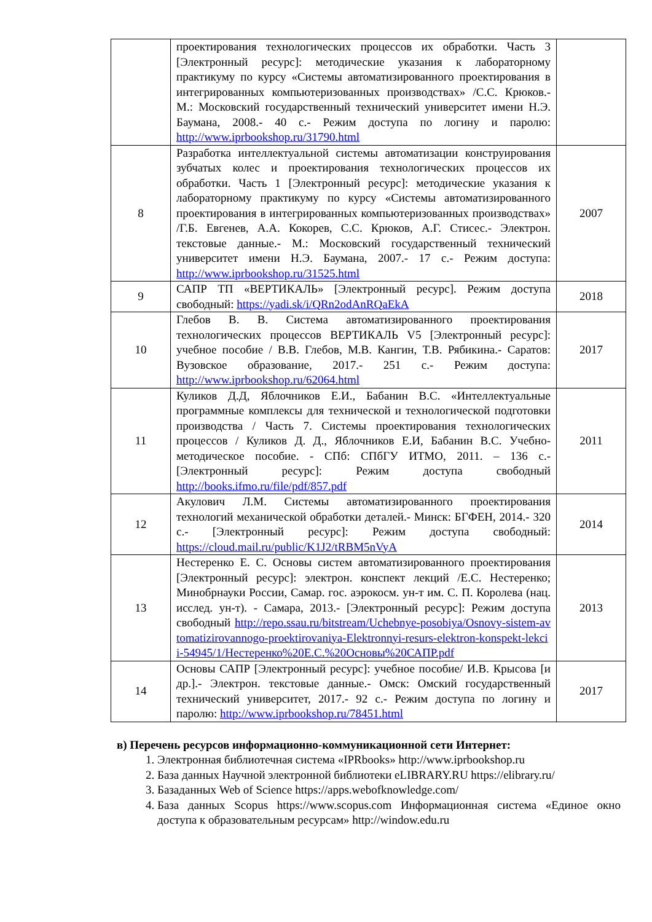| | проектирования технологических процессов их обработки. Часть 3 [Электронный ресурс]: методические указания к лабораторному практикуму по курсу «Системы автоматизированного проектирования в интегрированных компьютеризованных производствах» /С.С. Крюков.- М.: Московский государственный технический университет имени Н.Э. Баумана, 2008.- 40 с.- Режим доступа по логину и паролю: http://www.iprbookshop.ru/31790.html | |
| 8 | Разработка интеллектуальной системы автоматизации конструирования зубчатых колес и проектирования технологических процессов их обработки. Часть 1 [Электронный ресурс]: методические указания к лабораторному практикуму по курсу «Системы автоматизированного проектирования в интегрированных компьютеризованных производствах» /Г.Б. Евгенев, А.А. Кокорев, С.С. Крюков, А.Г. Стисес.- Электрон. текстовые данные.- М.: Московский государственный технический университет имени Н.Э. Баумана, 2007.- 17 с.- Режим доступа: http://www.iprbookshop.ru/31525.html | 2007 |
| 9 | САПР ТП «ВЕРТИКАЛЬ» [Электронный ресурс]. Режим доступа свободный: https://yadi.sk/i/QRn2odAnRQaEkA | 2018 |
| 10 | Глебов В. В. Система автоматизированного проектирования технологических процессов ВЕРТИКАЛЬ V5 [Электронный ресурс]: учебное пособие / В.В. Глебов, М.В. Кангин, Т.В. Рябикина.- Саратов: Вузовское образование, 2017.- 251 с.- Режим доступа: http://www.iprbookshop.ru/62064.html | 2017 |
| 11 | Куликов Д.Д, Яблочников Е.И., Бабанин В.С. «Интеллектуальные программные комплексы для технической и технологической подготовки производства / Часть 7. Системы проектирования технологических процессов / Куликов Д. Д., Яблочников Е.И, Бабанин В.С. Учебно-методическое пособие. - СПб: СПбГУ ИТМО, 2011. – 136 с.- [Электронный ресурс]: Режим доступа свободный http://books.ifmo.ru/file/pdf/857.pdf | 2011 |
| 12 | Акулович Л.М. Системы автоматизированного проектирования технологий механической обработки деталей.- Минск: БГФЕН, 2014.- 320 с.- [Электронный ресурс]: Режим доступа свободный: https://cloud.mail.ru/public/K1J2/tRBM5nVyA | 2014 |
| 13 | Нестеренко Е. С. Основы систем автоматизированного проектирования [Электронный ресурс]: электрон. конспект лекций /Е.С. Нестеренко; Минобрнауки России, Самар. гос. аэрокосм. ун-т им. С. П. Королева (нац. исслед. ун-т). - Самара, 2013.- [Электронный ресурс]: Режим доступа свободный http://repo.ssau.ru/bitstream/Uchebnye-posobiya/Osnovy-sistem-avtomatizirovannogo-proektirovaniya-Elektronnyi-resurs-elektron-konspekt-lekcii-54945/1/Нестеренко%20Е.С.%20Основы%20САПР.pdf | 2013 |
| 14 | Основы САПР [Электронный ресурс]: учебное пособие/ И.В. Крысова [и др.].- Электрон. текстовые данные.- Омск: Омский государственный технический университет, 2017.- 92 с.- Режим доступа по логину и паролю: http://www.iprbookshop.ru/78451.html | 2017 |
в) Перечень ресурсов информационно-коммуникационной сети Интернет:
1. Электронная библиотечная система «IPRbooks» http://www.iprbookshop.ru
2. База данных Научной электронной библиотеки eLIBRARY.RU https://elibrary.ru/
3. Базаданных Web of Science https://apps.webofknowledge.com/
4. База данных Scopus https://www.scopus.com Информационная система «Единое окно доступа к образовательным ресурсам» http://window.edu.ru